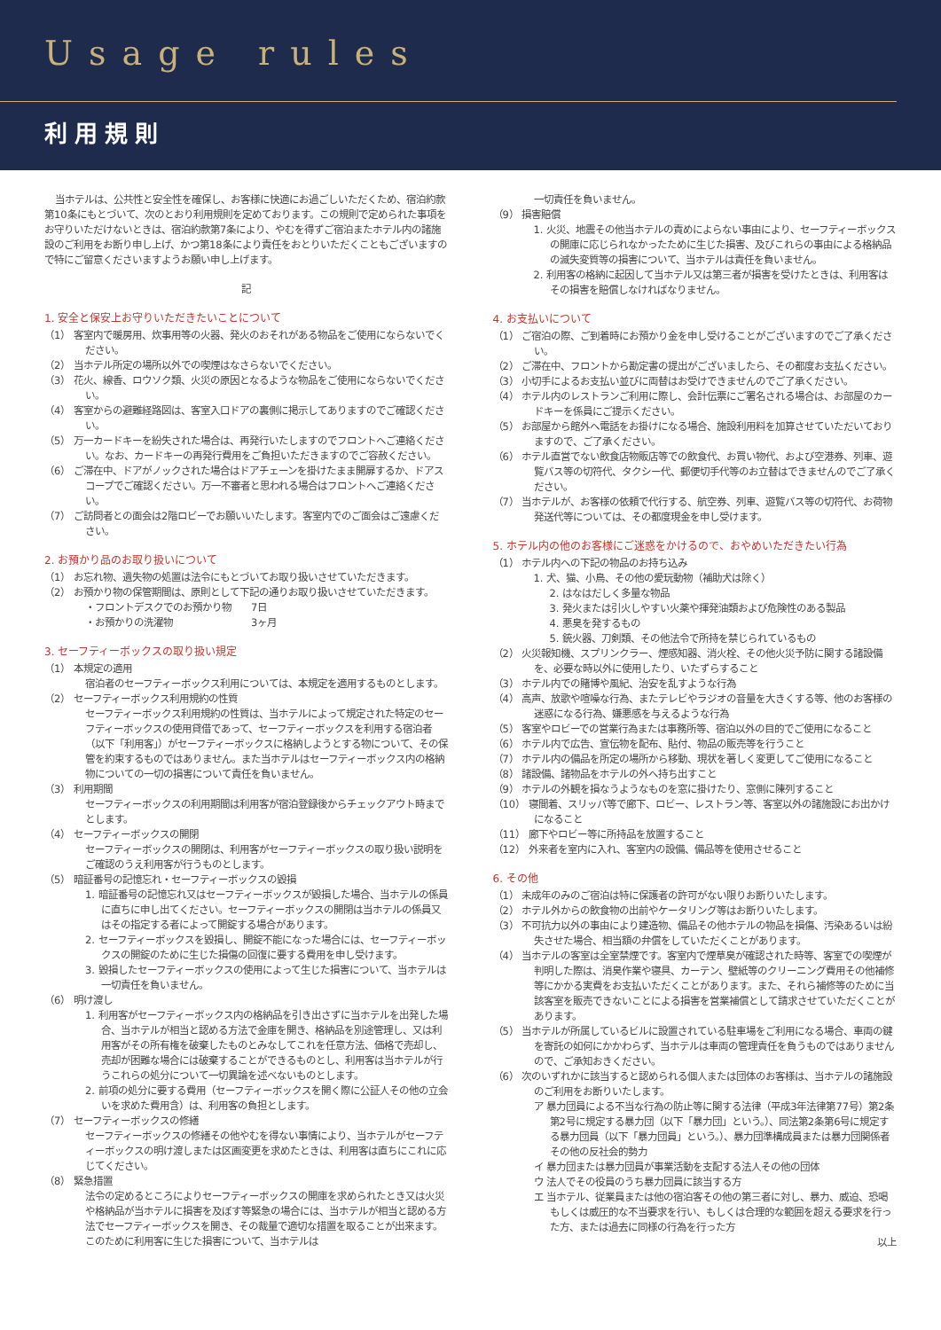Usage rules
利用規則
当ホテルは、公共性と安全性を確保し、お客様に快適にお過ごしいただくため、宿泊約款第10条にもとづいて、次のとおり利用規則を定めております。この規則で定められた事項をお守りいただけないときは、宿泊約款第7条により、やむを得ずご宿泊またホテル内の諸施設のご利用をお断り申し上げ、かつ第18条により責任をおとりいただくこともございますので特にご留意くださいますようお願い申し上げます。
記
1. 安全と保安上お守りいただきたいことについて
（1） 客室内で暖房用、炊事用等の火器、発火のおそれがある物品をご使用にならないでください。
（2） 当ホテル所定の場所以外での喫煙はなさらないでください。
（3） 花火、線香、ロウソク類、火災の原因となるような物品をご使用にならないでください。
（4） 客室からの避難経路図は、客室入口ドアの裏側に掲示してありますのでご確認ください。
（5） 万一カードキーを紛失された場合は、再発行いたしますのでフロントへご連絡ください。なお、カードキーの再発行費用をご負担いただきますのでご容赦ください。
（6） ご滞在中、ドアがノックされた場合はドアチェーンを掛けたまま開扉するか、ドアスコープでご確認ください。万一不審者と思われる場合はフロントへご連絡ください。
（7） ご訪問者との面会は2階ロビーでお願いいたします。客室内でのご面会はご遠慮ください。
2. お預かり品のお取り扱いについて
（1） お忘れ物、遺失物の処置は法令にもとづいてお取り扱いさせていただきます。
（2） お預かり物の保管期間は、原則として下記の通りお取り扱いさせていただきます。
・フロントデスクでのお預かり物　　7日
・お預かりの洗濯物　　　　　　　　3ヶ月
3. セーフティーボックスの取り扱い規定
（1） 本規定の適用
宿泊者のセーフティーボックス利用については、本規定を適用するものとします。
（2） セーフティーボックス利用規約の性質
セーフティーボックス利用規約の性質は、当ホテルによって規定された特定のセーフティーボックスの使用貸借であって、セーフティーボックスを利用する宿泊者（以下「利用客」）がセーフティーボックスに格納しようとする物について、その保管を約束するものではありません。また当ホテルはセーフティーボックス内の格納物についての一切の損害について責任を負いません。
（3） 利用期間
セーフティーボックスの利用期間は利用客が宿泊登録後からチェックアウト時までとします。
（4） セーフティーボックスの開閉
セーフティーボックスの開閉は、利用客がセーフティーボックスの取り扱い説明をご確認のうえ利用客が行うものとします。
（5） 暗証番号の記憶忘れ・セーフティーボックスの毀損
1. 暗証番号の記憶忘れ又はセーフティーボックスが毀損した場合、当ホテルの係員に直ちに申し出てください。セーフティーボックスの開閉は当ホテルの係員又はその指定する者によって開錠する場合があります。
2. セーフティーボックスを毀損し、開錠不能になった場合には、セーフティーボックスの開錠のために生じた損傷の回復に要する費用を申し受けます。
3. 毀損したセーフティーボックスの使用によって生じた損害について、当ホテルは一切責任を負いません。
（6） 明け渡し
1. 利用客がセーフティーボックス内の格納品を引き出さずに当ホテルを出発した場合、当ホテルが相当と認める方法で金庫を開き、格納品を別途管理し、又は利用客がその所有権を破棄したものとみなしてこれを任意方法、価格で売却し、売却が困難な場合には破棄することができるものとし、利用客は当ホテルが行うこれらの処分について一切異論を述べないものとします。
2. 前項の処分に要する費用（セーフティーボックスを開く際に公証人その他の立会いを求めた費用含）は、利用客の負担とします。
（7） セーフティーボックスの修繕
セーフティーボックスの修繕その他やむを得ない事情により、当ホテルがセーフティーボックスの明け渡しまたは区画変更を求めたときは、利用客は直ちにこれに応じてください。
（8） 緊急措置
法令の定めるところによりセーフティーボックスの開庫を求められたとき又は火災や格納品が当ホテルに損害を及ぼす等緊急の場合には、当ホテルが相当と認める方法でセーフティーボックスを開き、その裁量で適切な措置を取ることが出来ます。このために利用客に生じた損害について、当ホテルは
一切責任を負いません。
（9） 損害賠償
1. 火災、地震その他当ホテルの責めによらない事由により、セーフティーボックスの開庫に応じられなかったために生じた損害、及びこれらの事由による格納品の滅失変質等の損害について、当ホテルは責任を負いません。
2. 利用客の格納に起因して当ホテル又は第三者が損害を受けたときは、利用客はその損害を賠償しなければなりません。
4. お支払いについて
（1） ご宿泊の際、ご到着時にお預かり金を申し受けることがございますのでご了承ください。
（2） ご滞在中、フロントから勘定書の提出がございましたら、その都度お支払ください。
（3） 小切手によるお支払い並びに両替はお受けできませんのでご了承ください。
（4） ホテル内のレストランご利用に際し、会計伝票にご署名される場合は、お部屋のカードキーを係員にご提示ください。
（5） お部屋から館外へ電話をお掛けになる場合、施設利用料を加算させていただいておりますので、ご了承ください。
（6） ホテル直営でない飲食店物販店等での飲食代、お買い物代、および空港券、列車、遊覧バス等の切符代、タクシー代、郵便切手代等のお立替はできませんのでご了承ください。
（7） 当ホテルが、お客様の依頼で代行する、航空券、列車、遊覧バス等の切符代、お荷物発送代等については、その都度現金を申し受けます。
5. ホテル内の他のお客様にご迷惑をかけるので、おやめいただきたい行為
（1） ホテル内への下記の物品のお持ち込み
1. 犬、猫、小鳥、その他の愛玩動物（補助犬は除く）
2. はなはだしく多量な物品
3. 発火または引火しやすい火薬や揮発油類および危険性のある製品
4. 悪臭を発するもの
5. 銃火器、刀剣類、その他法令で所持を禁じられているもの
（2） 火災報知機、スプリンクラー、煙感知器、消火栓、その他火災予防に関する諸設備を、必要な時以外に使用したり、いたずらすること
（3） ホテル内での賭博や風紀、治安を乱すような行為
（4） 高声、放歌や喧噪な行為、またテレビやラジオの音量を大きくする等、他のお客様の迷惑になる行為、嫌悪感を与えるような行為
（5） 客室やロビーでの営業行為または事務所等、宿泊以外の目的でご使用になること
（6） ホテル内で広告、宣伝物を配布、貼付、物品の販売等を行うこと
（7） ホテル内の備品を所定の場所から移動、現状を著しく変更してご使用になること
（8） 諸設備、諸物品をホテルの外へ持ち出すこと
（9） ホテルの外観を損なうようなものを窓に掛けたり、窓側に陳列すること
（10） 寝間着、スリッパ等で廊下、ロビー、レストラン等、客室以外の諸施設にお出かけになること
（11） 廊下やロビー等に所持品を放置すること
（12） 外来者を室内に入れ、客室内の設備、備品等を使用させること
6. その他
（1） 未成年のみのご宿泊は特に保護者の許可がない限りお断りいたします。
（2） ホテル外からの飲食物の出前やケータリング等はお断りいたします。
（3） 不可抗力以外の事由により建造物、備品その他ホテルの物品を損傷、汚染あるいは紛失させた場合、相当額の弁償をしていただくことがあります。
（4） 当ホテルの客室は全室禁煙です。客室内で煙草臭が確認された時等、客室での喫煙が判明した際は、消臭作業や寝具、カーテン、壁紙等のクリーニング費用その他補修等にかかる実費をお支払いただくことがあります。また、それら補修等のために当該客室を販売できないことによる損害を営業補償として請求させていただくことがあります。
（5） 当ホテルが所属しているビルに設置されている駐車場をご利用になる場合、車両の鍵を寄託の如何にかかわらず、当ホテルは車両の管理責任を負うものではありませんので、ご承知おきください。
（6） 次のいずれかに該当すると認められる個人または団体のお客様は、当ホテルの諸施設のご利用をお断りいたします。
ア 暴力団員による不当な行為の防止等に関する法律（平成3年法律第77号）第2条第2号に規定する暴力団（以下「暴力団」という。）、同法第2条第6号に規定する暴力団員（以下「暴力団員」という。）、暴力団準構成員または暴力団関係者その他の反社会的勢力
イ 暴力団または暴力団員が事業活動を支配する法人その他の団体
ウ 法人でその役員のうち暴力団員に該当する方
エ 当ホテル、従業員または他の宿泊客その他の第三者に対し、暴力、威迫、恐喝もしくは威圧的な不当要求を行い、もしくは合理的な範囲を超える要求を行った方、または過去に同様の行為を行った方
以上